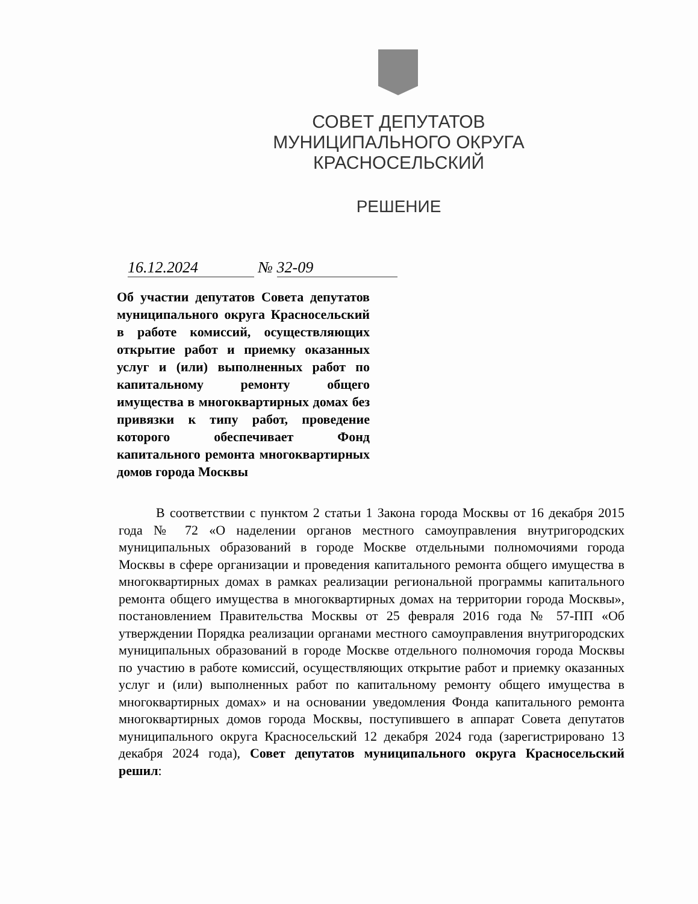СОВЕТ ДЕПУТАТОВ
МУНИЦИПАЛЬНОГО ОКРУГА КРАСНОСЕЛЬСКИЙ
РЕШЕНИЕ
16.12.2024 № 32-09
Об участии депутатов Совета депутатов муниципального округа Красносельский в работе комиссий, осуществляющих открытие работ и приемку оказанных услуг и (или) выполненных работ по капитальному ремонту общего имущества в многоквартирных домах без привязки к типу работ, проведение которого обеспечивает Фонд капитального ремонта многоквартирных домов города Москвы
В соответствии с пунктом 2 статьи 1 Закона города Москвы от 16 декабря 2015 года № 72 «О наделении органов местного самоуправления внутригородских муниципальных образований в городе Москве отдельными полномочиями города Москвы в сфере организации и проведения капитального ремонта общего имущества в многоквартирных домах в рамках реализации региональной программы капитального ремонта общего имущества в многоквартирных домах на территории города Москвы», постановлением Правительства Москвы от 25 февраля 2016 года № 57-ПП «Об утверждении Порядка реализации органами местного самоуправления внутригородских муниципальных образований в городе Москве отдельного полномочия города Москвы по участию в работе комиссий, осуществляющих открытие работ и приемку оказанных услуг и (или) выполненных работ по капитальному ремонту общего имущества в многоквартирных домах» и на основании уведомления Фонда капитального ремонта многоквартирных домов города Москвы, поступившего в аппарат Совета депутатов муниципального округа Красносельский 12 декабря 2024 года (зарегистрировано 13 декабря 2024 года), Совет депутатов муниципального округа Красносельский решил: